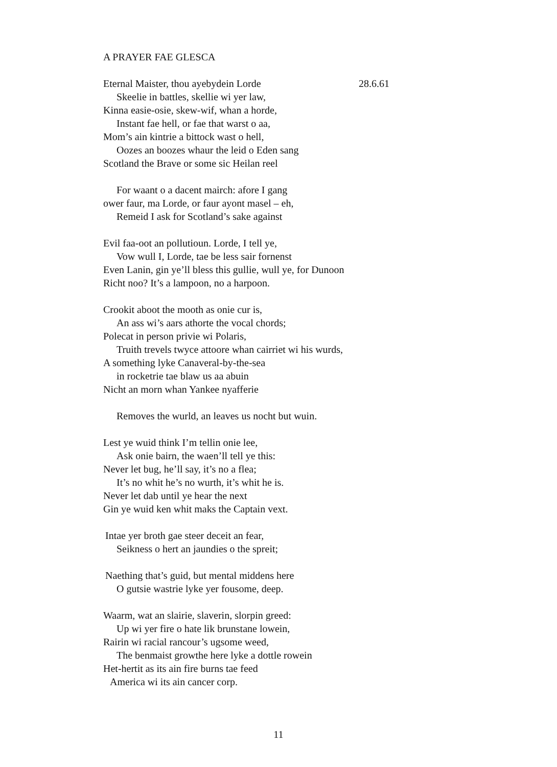A PRAYER FAE GLESCA
Eternal Maister, thou ayebydein Lorde
28.6.61
Skeelie in battles, skellie wi yer law,
Kinna easie-osie, skew-wif, whan a horde,
Instant fae hell, or fae that warst o aa,
Mom’s ain kintrie a bittock wast o hell,
Oozes an boozes whaur the leid o Eden sang
Scotland the Brave or some sic Heilan reel
For waant o a dacent mairch: afore I gang
ower faur, ma Lorde, or faur ayont masel – eh,
Remeid I ask for Scotland’s sake against
Evil faa-oot an pollutioun. Lorde, I tell ye,
Vow wull I, Lorde, tae be less sair fornenst
Even Lanin, gin ye’ll bless this gullie, wull ye, for Dunoon
Richt noo? It’s a lampoon, no a harpoon.
Crookit aboot the mooth as onie cur is,
An ass wi’s aars athorte the vocal chords;
Polecat in person privie wi Polaris,
Truith trevels twyce attoore whan cairriet wi his wurds,
A something lyke Canaveral-by-the-sea
in rocketrie tae blaw us aa abuin
Nicht an morn whan Yankee nyafferie
Removes the wurld, an leaves us nocht but wuin.
Lest ye wuid think I’m tellin onie lee,
Ask onie bairn, the waen’ll tell ye this:
Never let bug, he’ll say, it’s no a flea;
It’s no whit he’s no wurth, it’s whit he is.
Never let dab until ye hear the next
Gin ye wuid ken whit maks the Captain vext.
Intae yer broth gae steer deceit an fear,
Seikness o hert an jaundies o the spreit;
Naething that’s guid, but mental middens here
O gutsie wastrie lyke yer fousome, deep.
Waarm, wat an slairie, slaverin, slorpin greed:
Up wi yer fire o hate lik brunstane lowein,
Rairin wi racial rancour’s ugsome weed,
The benmaist growthe here lyke a dottle rowein
Het-hertit as its ain fire burns tae feed
America wi its ain cancer corp.
11